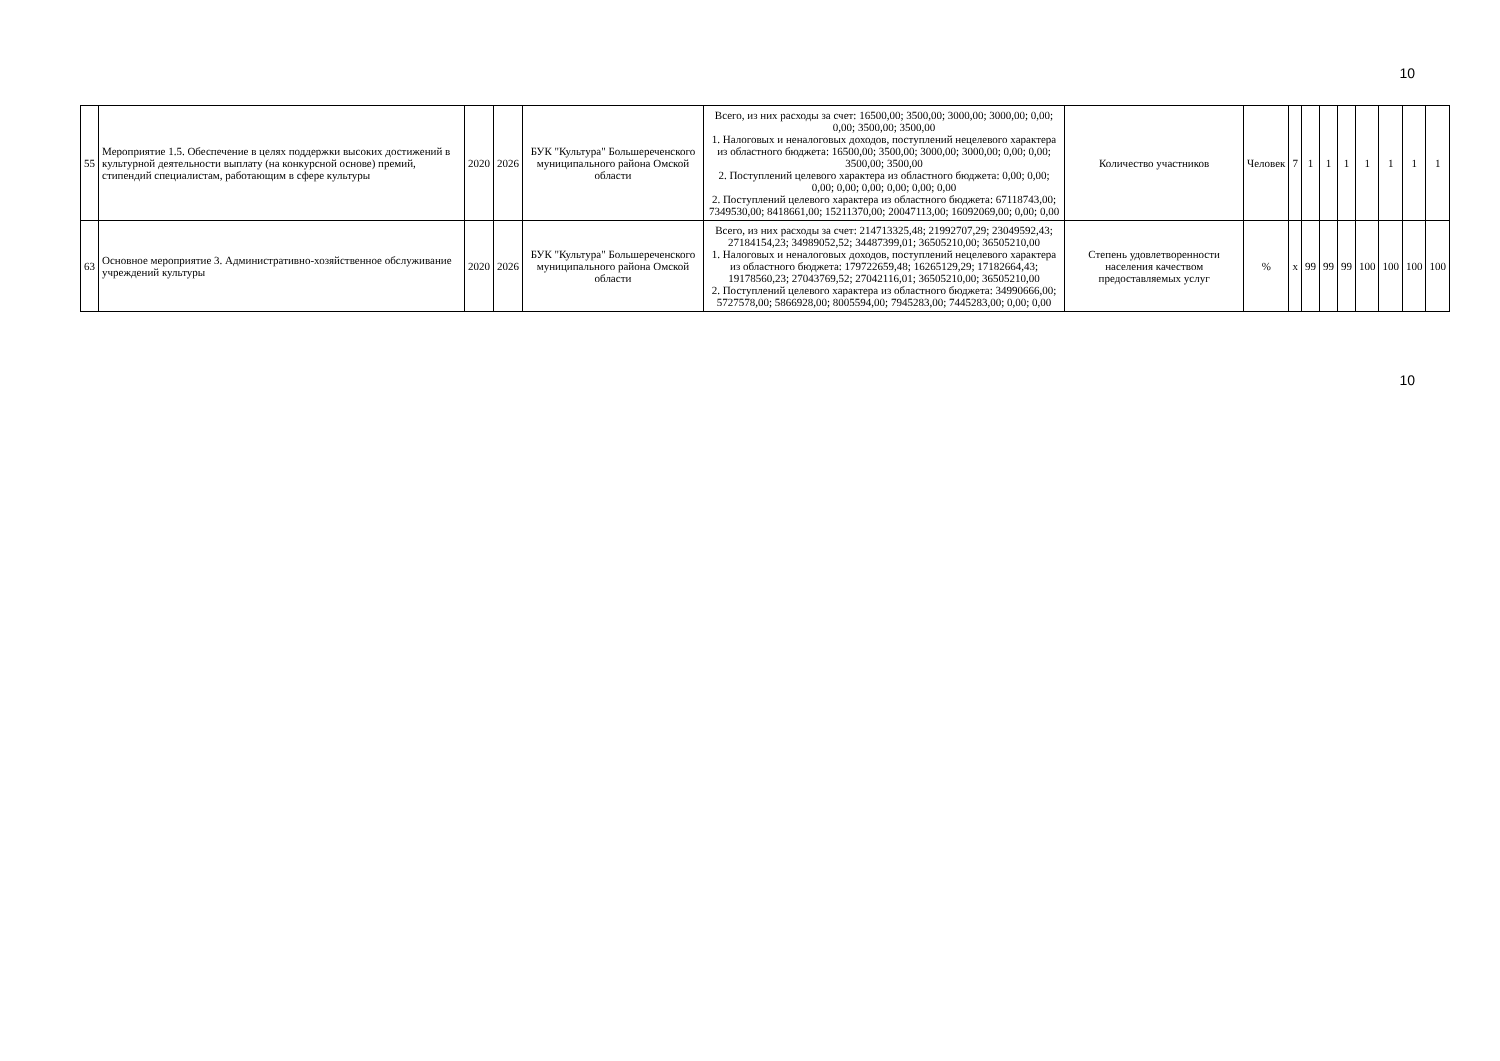10
| 55 | Мероприятие 1.5. Обеспечение в целях поддержки высоких достижений в культурной деятельности выплату (на конкурсной основе) премий, стипендий специалистам, работающим в сфере культуры | 2020 | 2026 | БУК "Культура" Большереченского муниципального района Омской области | Всего, из них расходы за счет: 16500,00; 3500,00; 3000,00; 3000,00; 0,00; 0,00; 3500,00; 3500,00 1. Налоговых и неналоговых доходов, поступлений нецелевого характера из областного бюджета: 16500,00; 3500,00; 3000,00; 3000,00; 0,00; 0,00; 3500,00; 3500,00 2. Поступлений целевого характера из областного бюджета: 0,00; 0,00; 0,00; 0,00; 0,00; 0,00; 0,00; 0,00 2. Поступлений целевого характера из областного бюджета: 67118743,00; 7349530,00; 8418661,00; 15211370,00; 20047113,00; 16092069,00; 0,00; 0,00 | Количество участников | Человек | 7 | 1 | 1 | 1 | 1 | 1 | 1 | 1 |
| 63 | Основное мероприятие 3. Административно-хозяйственное обслуживание учреждений культуры | 2020 | 2026 | БУК "Культура" Большереченского муниципального района Омской области | Всего, из них расходы за счет: 214713325,48; 21992707,29; 23049592,43; 27184154,23; 34989052,52; 34487399,01; 36505210,00; 36505210,00 1. Налоговых и неналоговых доходов, поступлений нецелевого характера из областного бюджета: 179722659,48; 16265129,29; 17182664,43; 19178560,23; 27043769,52; 27042116,01; 36505210,00; 36505210,00 2. Поступлений целевого характера из областного бюджета: 34990666,00; 5727578,00; 5866928,00; 8005594,00; 7945283,00; 7445283,00; 0,00; 0,00 | Степень удовлетворенности населения качеством предоставляемых услуг | % | x | 99 | 99 | 99 | 100 | 100 | 100 | 100 |
10